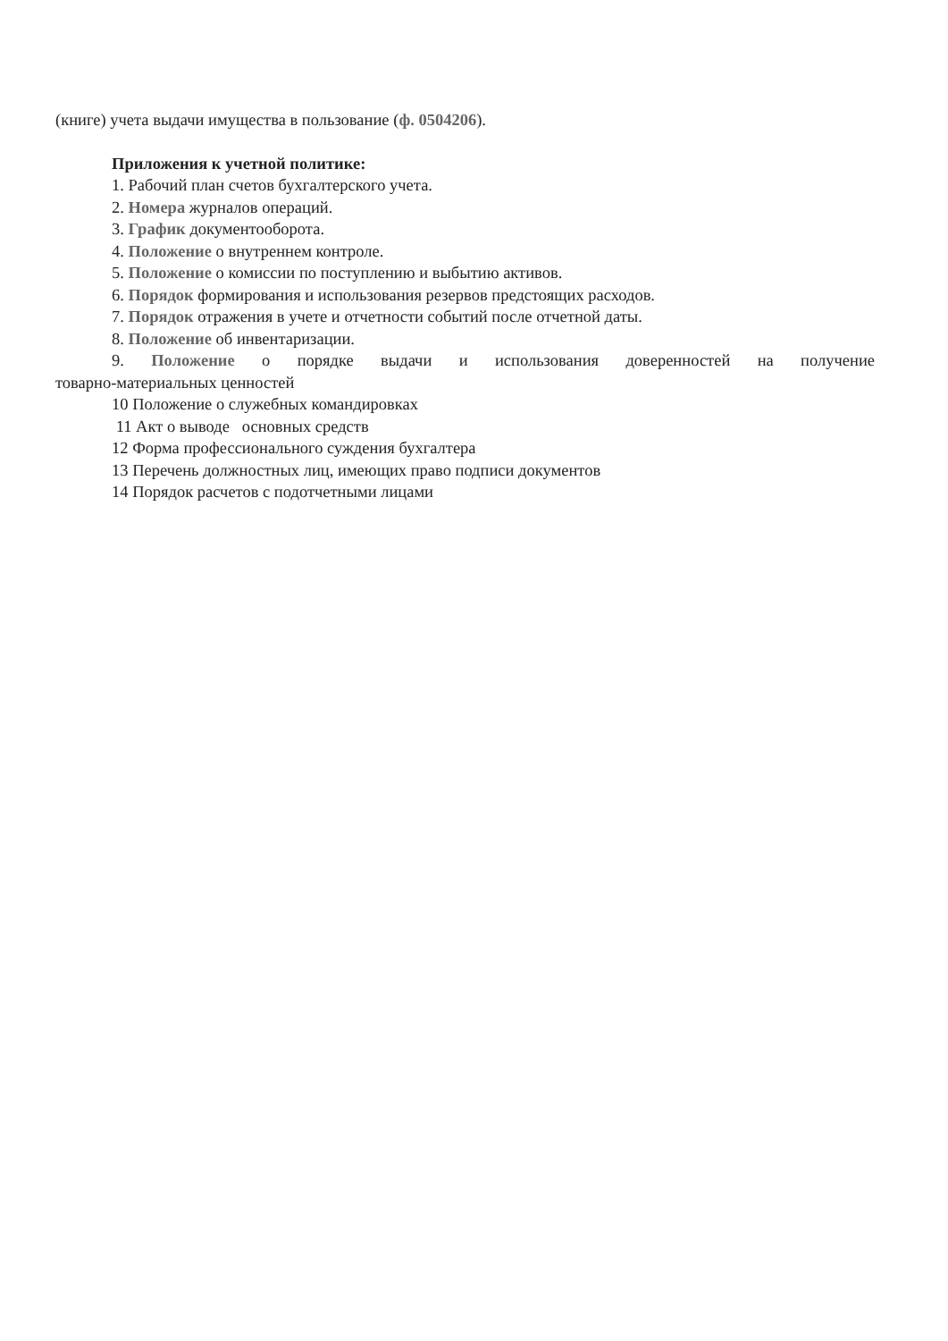(книге) учета выдачи имущества в пользование (ф. 0504206).
Приложения к учетной политике:
1. Рабочий план счетов бухгалтерского учета.
2. Номера журналов операций.
3. График документооборота.
4. Положение о внутреннем контроле.
5. Положение о комиссии по поступлению и выбытию активов.
6. Порядок формирования и использования резервов предстоящих расходов.
7. Порядок отражения в учете и отчетности событий после отчетной даты.
8. Положение об инвентаризации.
9. Положение о порядке выдачи и использования доверенностей на получение
товарно-материальных ценностей
10 Положение о служебных командировках
11 Акт о выводе основных средств
12 Форма профессионального суждения бухгалтера
13 Перечень должностных лиц, имеющих право подписи документов
14 Порядок расчетов с подотчетными лицами